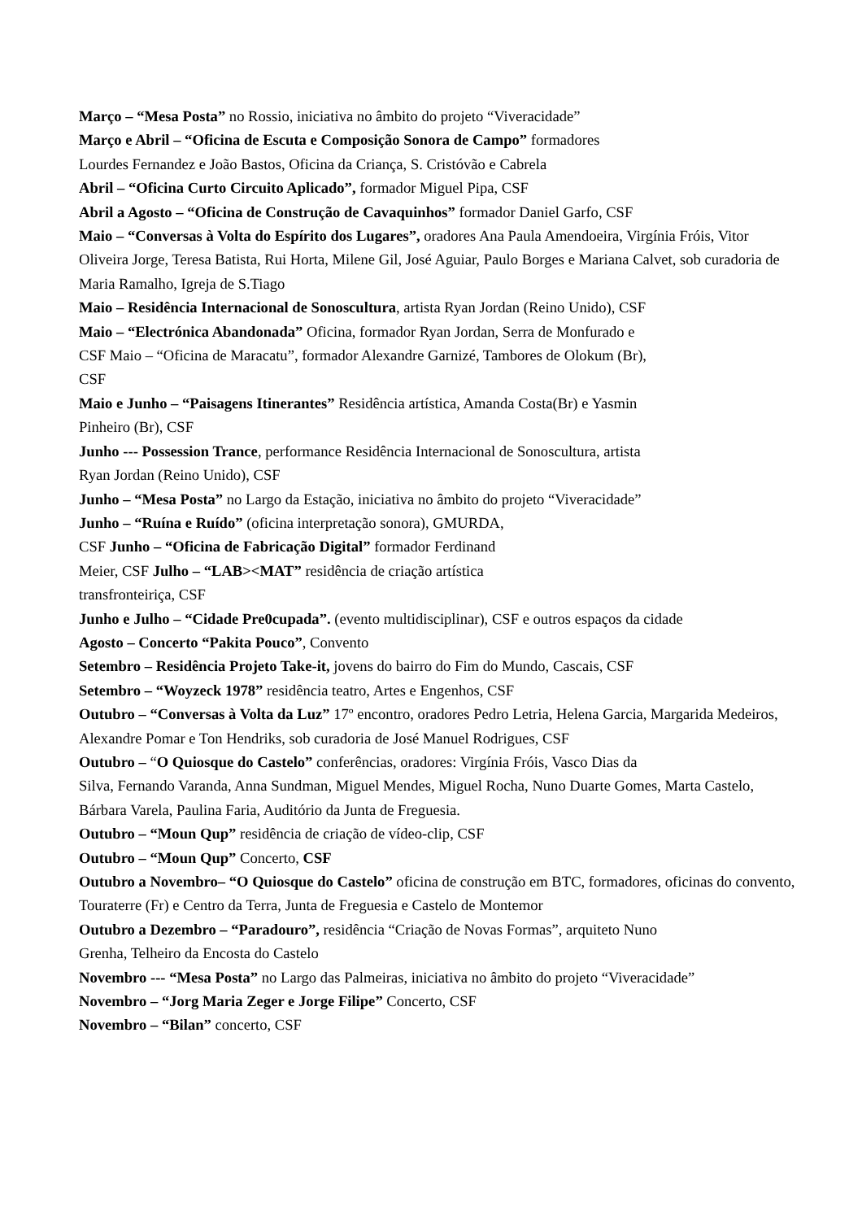Março – “Mesa Posta” no Rossio, iniciativa no âmbito do projeto “Viveracidade”
Março e Abril – “Oficina de Escuta e Composição Sonora de Campo” formadores
Lourdes Fernandez e João Bastos, Oficina da Criança, S. Cristóvão e Cabrela
Abril – “Oficina Curto Circuito Aplicado”, formador Miguel Pipa, CSF
Abril a Agosto – “Oficina de Construção de Cavaquinhos” formador Daniel Garfo, CSF
Maio – “Conversas à Volta do Espírito dos Lugares”, oradores Ana Paula Amendoeira, Virgínia Fróis, Vitor Oliveira Jorge, Teresa Batista, Rui Horta, Milene Gil, José Aguiar, Paulo Borges e Mariana Calvet, sob curadoria de Maria Ramalho, Igreja de S.Tiago
Maio – Residência Internacional de Sonoscultura, artista Ryan Jordan (Reino Unido), CSF
Maio – “Electrónica Abandonada” Oficina, formador Ryan Jordan, Serra de Monfurado e
CSF Maio – “Oficina de Maracatu”, formador Alexandre Garnizé, Tambores de Olokum (Br),
CSF
Maio e Junho – “Paisagens Itinerantes” Residência artística, Amanda Costa(Br) e Yasmin
Pinheiro (Br), CSF
Junho --- Possession Trance, performance Residência Internacional de Sonoscultura, artista
Ryan Jordan (Reino Unido), CSF
Junho – “Mesa Posta” no Largo da Estação, iniciativa no âmbito do projeto “Viveracidade”
Junho – “Ruína e Ruído” (oficina interpretação sonora), GMURDA,
CSF Junho – “Oficina de Fabricação Digital” formador Ferdinand
Meier, CSF Julho – “LAB><MAT” residência de criação artística
transfronteiriça, CSF
Junho e Julho – “Cidade Pre0cupada”. (evento multidisciplinar), CSF e outros espaços da cidade
Agosto – Concerto “Pakita Pouco”, Convento
Setembro – Residência Projeto Take-it, jovens do bairro do Fim do Mundo, Cascais, CSF
Setembro – “Woyzeck 1978” residência teatro, Artes e Engenhos, CSF
Outubro – “Conversas à Volta da Luz” 17º encontro, oradores Pedro Letria, Helena Garcia, Margarida Medeiros, Alexandre Pomar e Ton Hendriks, sob curadoria de José Manuel Rodrigues, CSF
Outubro – “O Quiosque do Castelo” conferências, oradores: Virgínia Fróis, Vasco Dias da
Silva, Fernando Varanda, Anna Sundman, Miguel Mendes, Miguel Rocha, Nuno Duarte Gomes, Marta Castelo, Bárbara Varela, Paulina Faria, Auditório da Junta de Freguesia.
Outubro – “Moun Qup” residência de criação de vídeo-clip, CSF
Outubro – “Moun Qup” Concerto, CSF
Outubro a Novembro– “O Quiosque do Castelo” oficina de construção em BTC, formadores, oficinas do convento, Touraterre (Fr) e Centro da Terra, Junta de Freguesia e Castelo de Montemor
Outubro a Dezembro – “Paradouro”, residência “Criação de Novas Formas”, arquiteto Nuno
Grenha, Telheiro da Encosta do Castelo
Novembro --- “Mesa Posta” no Largo das Palmeiras, iniciativa no âmbito do projeto “Viveracidade”
Novembro – “Jorg Maria Zeger e Jorge Filipe” Concerto, CSF
Novembro – “Bilan” concerto, CSF